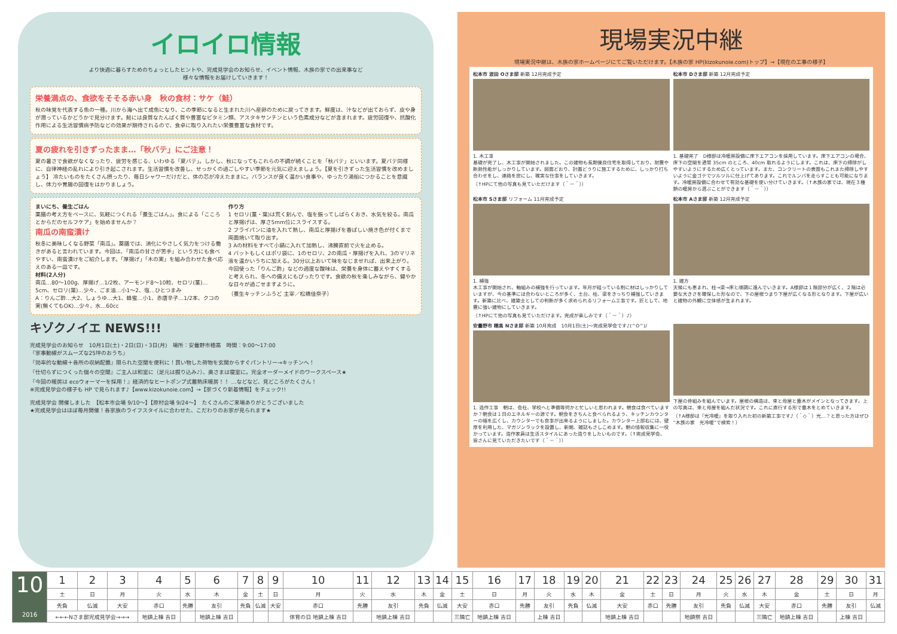イロイロ情報
より快適に暮らすためのちょっとしたヒントや、完成見学会のお知らせ、イベント情報、木族の家での出来事など
様々な情報をお届けしていきます！
栄養満点の、食欲をそそる赤い身　秋の食材：サケ（鮭）
秋の味覚を代表する魚の一種。川から海へ出て成魚になり、この季節になると生まれた川へ産卵のために戻ってきます。鮮度は、汁などが出ておらず、皮や身が潤っているかどうかで見分けます。鮭には良質なたんぱく質や豊富なビタミン類、アスタキサンチンという色素成分などが含まれます。疲労回復や、抗酸化作用による生活習慣病予防などの効果が期待されるので、食卓に取り入れたい栄養豊富な食材です。
夏の疲れを引きずったまま…「秋バテ」にご注意！
夏の暑さで食欲がなくなったり、疲労を感じる、いわゆる「夏バテ」。しかし、秋になってもこれらの不調が続くことを「秋バテ」といいます。夏バテ同様に、自律神経の乱れにより引き起こされます。生活習慣を改善し、せっかくの過ごしやすい季節を元気に迎えましょう。【夏を引きずった生活習慣を改めましょう】 冷たいものをたくさん摂ったり、毎日シャワーだけだと、体の芯が冷えたままに。バランスが良く温かい食事や、ゆったり湯船につかることを意識し、体力や胃腸の回復をはかりましょう。
まいにち、養生ごはん
薬膳の考え方をベースに、気軽につくれる「養生ごはん」。食による「こころとからだのセルフケア」を始めませんか？
南瓜の南蛮漬け
秋冬に美味しくなる野菜「南瓜」。薬膳では、消化にやさしく気力をつける働きがあると言われています。今回は、「南瓜の甘さが苦手」という方にも食べやすい、南蛮漬けをご紹介します。「厚揚げ」「木の実」を組み合わせた食べ応えのある一皿です。
材料(2人分)
南瓜…80〜100g、厚揚げ…1/2枚、アーモンド8〜10粒、セロリ(茎)…5cm、セロリ(葉)…少々、ごま油…小1〜2、塩…ひとつまみ
A：りんご酢…大2、しょうゆ…大1、蜂蜜…小1、赤唐辛子…1/2本、クコの実(無くてもOK)…少々、水…60cc
作り方
1 セロリ(茎・葉)は荒く刻んで、塩を振ってしばらくおき、水気を絞る。南瓜と厚揚げは、厚さ5mm位にスライスする。
2 フライパンに油を入れて熱し、南瓜と厚揚げを香ばしい焼き色が付くまで両面焼いて取り出す。
3 Aの材料をすべて小鍋に入れて加熱し、沸騰直前で火を止める。
4 バットもしくはポリ袋に、1のセロリ、2の南瓜・厚揚げを入れ、3のマリネ液を温かいうちに加える。30分以上おいて味をなじませれば、出来上がり。
今回使った「りんご酢」などの適度な酸味は、栄養を身体に蓄えやすくすると考えられ、冬への備えにもぴったりです。食欲の秋を楽しみながら、健やかな日々が過ごせますように。
（養生キッチンふうど 主宰／松橋佳奈子）
キゾクノイエ NEWS!!!
完成見学会のお知らせ　10月1日(土)・2日(日)・3日(月)　場所：安曇野市穂高　時間：9:00〜17:00
『家事動線がスムーズな25坪のおうち』
『効率的な動線＋各所の収納配置』限られた空間を便利に！買い物した荷物を玄関からすぐパントリー→キッチンへ！
『仕切らずにつくった個々の空間』ご主人は和室に（足元は掘り込み♪）、奥さまは寝室に。完全オーダーメイドのワークスペース★
『今回の暖房は ecoウォーマーを採用！』経済的なヒートポンプ式蓄熱床暖房！！ …などなど、見どころがたくさん！
※完成見学会の様子も HP で見られます♪【www.kizokunoie.com】→【家づくり新着情報】をチェック!!
完成見学会 開催しました　【松本市会場 9/10〜】【原村会場 9/24〜】　たくさんのご来場ありがとうございました
★完成見学会はほぼ毎月開催！各家族のライフスタイルに合わせた、こだわりのお家が見られます★
現場実況中継
現場実況中継は、木族の家ホームページにてご覧いただけます。【木族の家 HP(kizokunoie.com)トップ】→【現在の工事の様子】
松本市 波田 Oさま邸 新築 12月完成予定
1. 木工事
基礎が完了し、木工事が開始されました。この建物も長期優良住宅を取得しており、耐震や断熱性能がしっかりしています。図面どおり、計画どうりに施工するために、しっかり打ち合わせをし、連絡を密にし、確実な仕事をしていきます。
（↑HPにて他の写真も見ていただけます（＾－＾））
松本市 Dさま邸 新築 12月完成予定
1. 基礎完了　D様邸は冷暖房設備に床下エアコンを採用しています。床下エアコンの場合、床下の空間を通常 35cm のところ、40cm 取れるようにします。これは、床下の掃除がしやすいようにするため広くとっています。また、コンクリートの表面もこれまた掃除しやすいように金ゴテでツルツルに仕上げてあります。これでルンバを走らすことも可能になります。冷暖房設備に合わせて有効な基礎を使い分けていきます。（↑木族の家では、現在３種類の暖房から選ぶことができます（＾－＾））
松本市 Sさま邸 リフォーム 11月完成予定
1. 補強
木工事が開始され、軸組みの補強を行っています。年月が経っている割に材はしっかりしていますが、今の基準には合わないところが多く、土台、柱、梁をきっちり補強していきます。新築に比べ、建築士としての判断が多く求められるリフォーム工事です。匠として、地震に強い建物にしていきます。
（↑HPにて他の写真も見ていただけます。完成が楽しみです（＾－＾）♪）
松本市 Aさま邸 新築 12月完成予定
1. 建方
天候にも恵まれ、柱→梁→床と順調に進んでいきます。A様邸は１階部分が広く、２階は必要な大きさを確保した形なので、下の屋根つまり下屋が広くなる形となります。下屋が広いと建物の外観に立体感が生まれます。
安曇野市 穂高 Nさま邸 新築 10月完成　10月1日(土)〜完成見学会です♪(^O^)/
1. 造作工事　朝は、会社、学校へと準備等何かと忙しいと思われます。朝食は食べていますか？朝食は１日のエネルギーの源です。朝食をきちんと食べられるよう、キッチンカウンターの幅を広くし、カウンターでも食事が出来るようにしました。カウンター上部右には、壁厚を利用した、マガジンラックを設置し、新聞、雑誌もさしこめます。朝の情報収集に一役かっています。造作家具は生活スタイルにあった造りをしたいものです。（↑完成見学会、皆さんに見ていただきたいです（＾－＾））
下屋の骨組みを組んでいます。屋根の構造は、束と母屋と垂木がメインとなってきます。上の写真は、束と母屋を組んだ状況です。これに直行する形で垂木をとめていきます。
（↑A様邸は『光冷暖』を取り入れた初の新築工事です♪（＾◇＾）光…？と思った方はぜひ“木族の家　光冷暖”で検索！）
| 10 2016 | 1 | 2 | 3 | 4 | 5 | 6 | 7 | 8 | 9 | 10 | 11 | 12 | 13 | 14 | 15 | 16 | 17 | 18 | 19 | 20 | 21 | 22 | 23 | 24 | 25 | 26 | 27 | 28 | 29 | 30 | 31 |
| --- | --- | --- | --- | --- | --- | --- | --- | --- | --- | --- | --- | --- | --- | --- | --- | --- | --- | --- | --- | --- | --- | --- | --- | --- | --- | --- | --- | --- | --- | --- | --- |
| | 土 | 日 | 月 | 火 | 水 | 木 | 金 | 土 | 日 | 月 | 火 | 水 | 木 | 金 | 土 | 日 | 月 | 火 | 水 | 木 | 金 | 土 | 日 | 月 | 火 | 水 | 木 | 金 | 土 | 日 | 月 |
| | 先負 | 仏滅 | 大安 | 赤口 | 先勝 | 友引 | 先負 | 仏滅 | 大安 | 赤口 | 先勝 | 友引 | 先負 | 仏滅 | 大安 | 赤口 | 先勝 | 友引 | 先負 | 仏滅 | 大安 | 赤口 | 先勝 | 友引 | 先負 | 仏滅 | 大安 | 赤口 | 先勝 | 友引 | 仏滅 |
| | ←←←Nさま邸完成見学会→→→ | | | 地鎮上棟 吉日 | | 地鎮上棟 吉日 | | | | 体育の日 地鎮上棟 吉日 | | 地鎮上棟 吉日 | | | 三隣亡 | 地鎮上棟 吉日 | | 上棟 吉日 | | | 地鎮上棟 吉日 | | | 地鎮祭 吉日 | | | 三隣亡 | 地鎮上棟 吉日 | | 上棟 吉日 | |